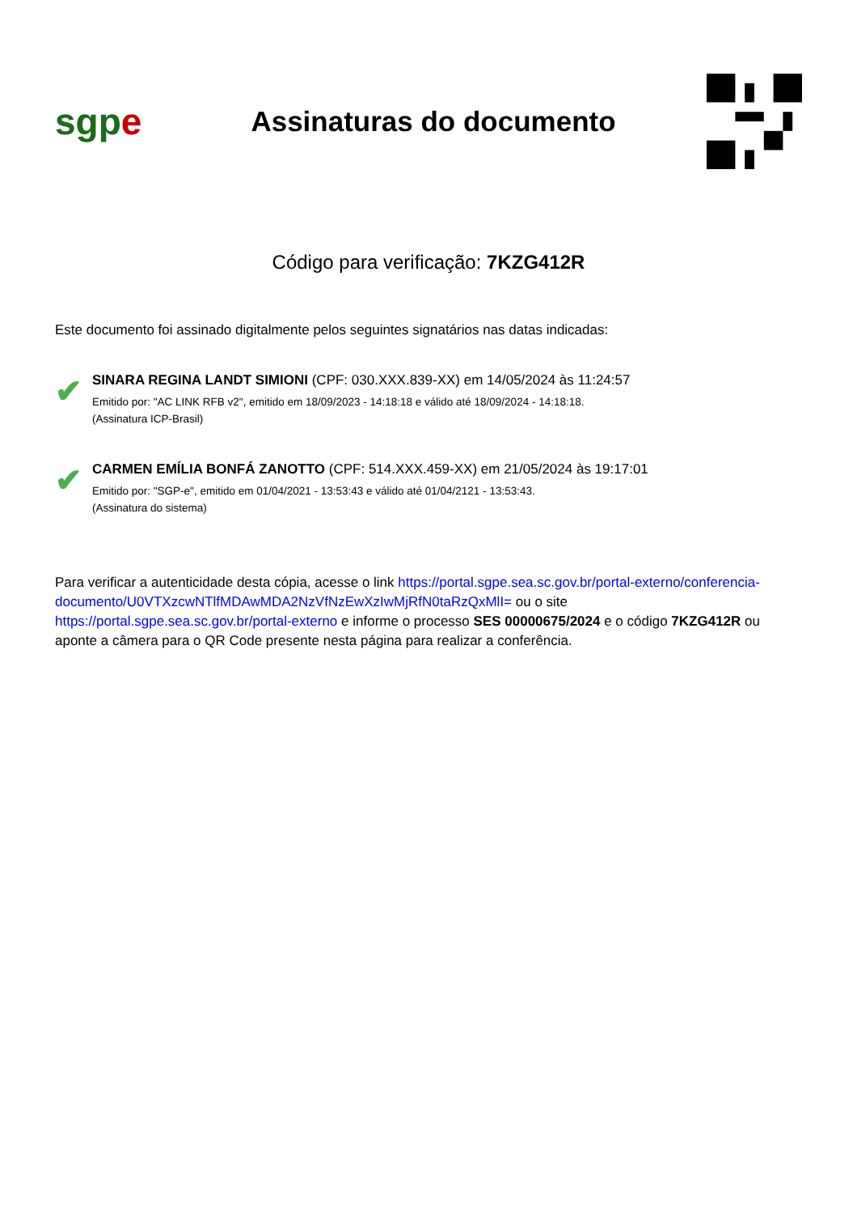sgpe
Assinaturas do documento
Código para verificação: 7KZG412R
Este documento foi assinado digitalmente pelos seguintes signatários nas datas indicadas:
✔
SINARA REGINA LANDT SIMIONI (CPF: 030.XXX.839-XX) em 14/05/2024 às 11:24:57
Emitido por: "AC LINK RFB v2", emitido em 18/09/2023 - 14:18:18 e válido até 18/09/2024 - 14:18:18.
(Assinatura ICP-Brasil)
✔
CARMEN EMÍLIA BONFÁ ZANOTTO (CPF: 514.XXX.459-XX) em 21/05/2024 às 19:17:01
Emitido por: "SGP-e", emitido em 01/04/2021 - 13:53:43 e válido até 01/04/2121 - 13:53:43.
(Assinatura do sistema)
Para verificar a autenticidade desta cópia, acesse o link https://portal.sgpe.sea.sc.gov.br/portal-externo/conferencia-documento/U0VTXzcwNTlfMDAwMDA2NzVfNzEwXzIwMjRfN0taRzQxMlI= ou o site https://portal.sgpe.sea.sc.gov.br/portal-externo e informe o processo SES 00000675/2024 e o código 7KZG412R ou aponte a câmera para o QR Code presente nesta página para realizar a conferência.